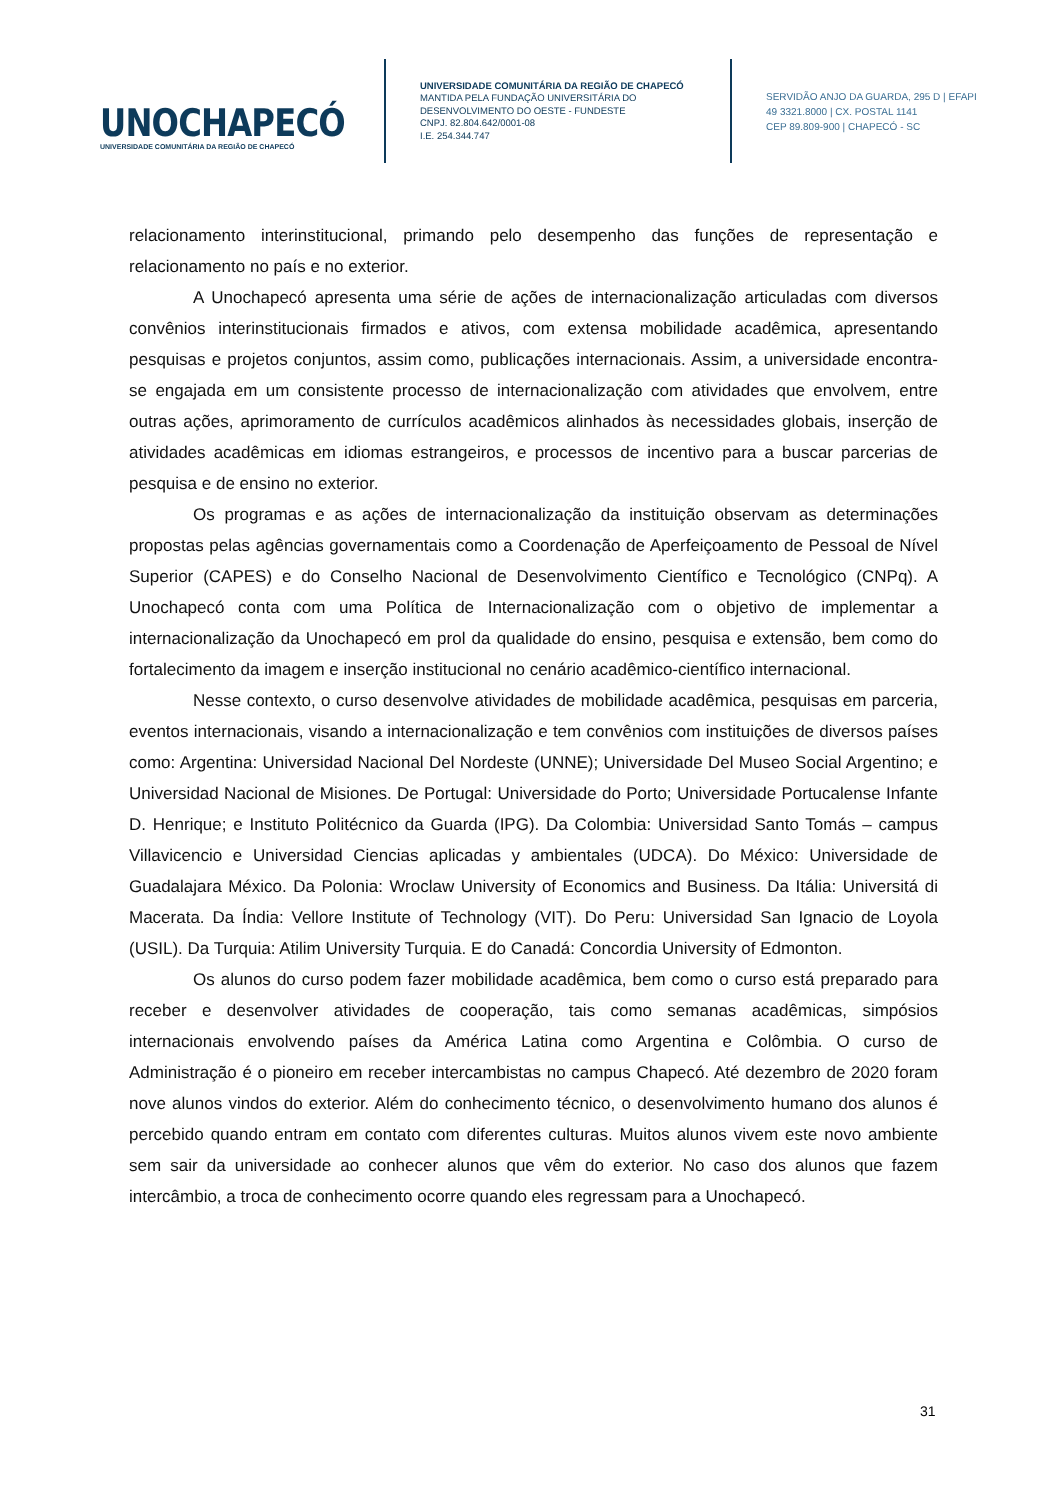UNOCHAPECÓ
UNIVERSIDADE COMUNITÁRIA DA REGIÃO DE CHAPECÓ
UNIVERSIDADE COMUNITÁRIA DA REGIÃO DE CHAPECÓ
MANTIDA PELA FUNDAÇÃO UNIVERSITÁRIA DO DESENVOLVIMENTO DO OESTE - FUNDESTE
CNPJ. 82.804.642/0001-08
I.E. 254.344.747
SERVIDÃO ANJO DA GUARDA, 295 D | EFAPI
49 3321.8000 | CX. POSTAL 1141
CEP 89.809-900 | CHAPECÓ - SC
relacionamento interinstitucional, primando pelo desempenho das funções de representação e relacionamento no país e no exterior.
A Unochapecó apresenta uma série de ações de internacionalização articuladas com diversos convênios interinstitucionais firmados e ativos, com extensa mobilidade acadêmica, apresentando pesquisas e projetos conjuntos, assim como, publicações internacionais. Assim, a universidade encontra-se engajada em um consistente processo de internacionalização com atividades que envolvem, entre outras ações, aprimoramento de currículos acadêmicos alinhados às necessidades globais, inserção de atividades acadêmicas em idiomas estrangeiros, e processos de incentivo para a buscar parcerias de pesquisa e de ensino no exterior.
Os programas e as ações de internacionalização da instituição observam as determinações propostas pelas agências governamentais como a Coordenação de Aperfeiçoamento de Pessoal de Nível Superior (CAPES) e do Conselho Nacional de Desenvolvimento Científico e Tecnológico (CNPq). A Unochapecó conta com uma Política de Internacionalização com o objetivo de implementar a internacionalização da Unochapecó em prol da qualidade do ensino, pesquisa e extensão, bem como do fortalecimento da imagem e inserção institucional no cenário acadêmico-científico internacional.
Nesse contexto, o curso desenvolve atividades de mobilidade acadêmica, pesquisas em parceria, eventos internacionais, visando a internacionalização e tem convênios com instituições de diversos países como: Argentina: Universidad Nacional Del Nordeste (UNNE); Universidade Del Museo Social Argentino; e Universidad Nacional de Misiones. De Portugal: Universidade do Porto; Universidade Portucalense Infante D. Henrique; e Instituto Politécnico da Guarda (IPG). Da Colombia: Universidad Santo Tomás – campus Villavicencio e Universidad Ciencias aplicadas y ambientales (UDCA). Do México: Universidade de Guadalajara México. Da Polonia: Wroclaw University of Economics and Business. Da Itália: Universitá di Macerata. Da Índia: Vellore Institute of Technology (VIT). Do Peru: Universidad San Ignacio de Loyola (USIL). Da Turquia: Atilim University Turquia. E do Canadá: Concordia University of Edmonton.
Os alunos do curso podem fazer mobilidade acadêmica, bem como o curso está preparado para receber e desenvolver atividades de cooperação, tais como semanas acadêmicas, simpósios internacionais envolvendo países da América Latina como Argentina e Colômbia. O curso de Administração é o pioneiro em receber intercambistas no campus Chapecó. Até dezembro de 2020 foram nove alunos vindos do exterior. Além do conhecimento técnico, o desenvolvimento humano dos alunos é percebido quando entram em contato com diferentes culturas. Muitos alunos vivem este novo ambiente sem sair da universidade ao conhecer alunos que vêm do exterior. No caso dos alunos que fazem intercâmbio, a troca de conhecimento ocorre quando eles regressam para a Unochapecó.
31